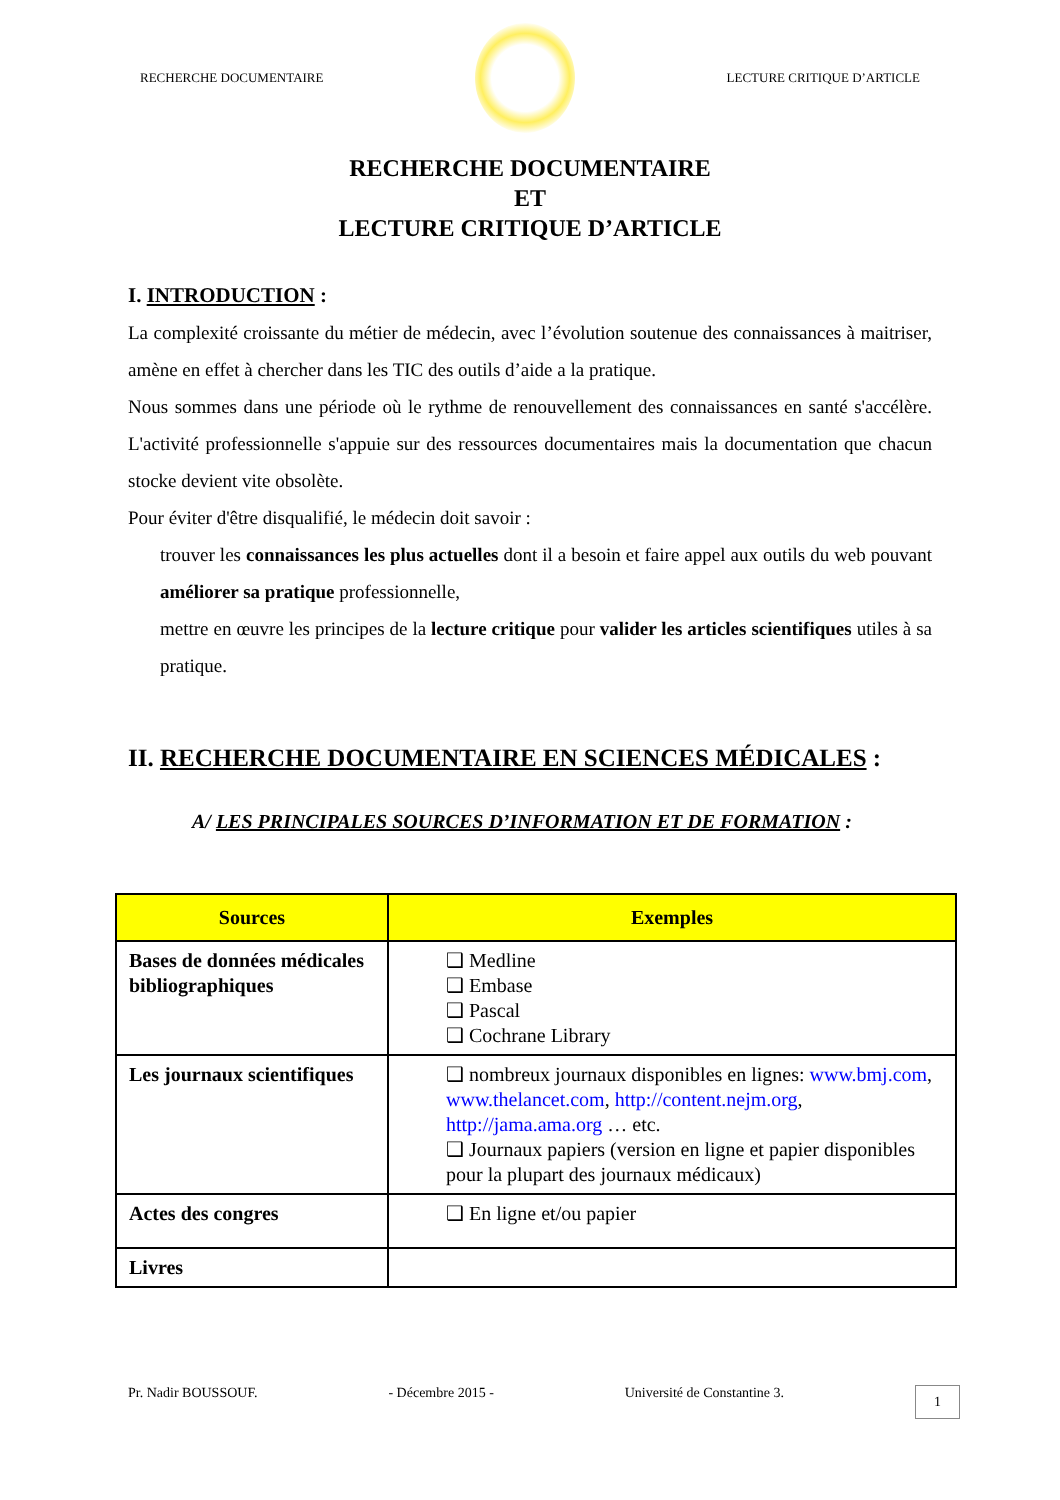RECHERCHE DOCUMENTAIRE LECTURE CRITIQUE D’ARTICLE
RECHERCHE DOCUMENTAIRE
ET
LECTURE CRITIQUE D’ARTICLE
I. INTRODUCTION :
La complexité croissante du métier de médecin, avec l’évolution soutenue des connaissances à maitriser, amène en effet à chercher dans les TIC des outils d’aide a la pratique.
Nous sommes dans une période où le rythme de renouvellement des connaissances en santé s'accélère. L'activité professionnelle s'appuie sur des ressources documentaires mais la documentation que chacun stocke devient vite obsolète.
Pour éviter d'être disqualifié, le médecin doit savoir :
trouver les connaissances les plus actuelles dont il a besoin et faire appel aux outils du web pouvant améliorer sa pratique professionnelle,
mettre en œuvre les principes de la lecture critique pour valider les articles scientifiques utiles à sa pratique.
II. RECHERCHE DOCUMENTAIRE EN SCIENCES MÉDICALES :
A/ LES PRINCIPALES SOURCES D’INFORMATION ET DE FORMATION :
| Sources | Exemples |
| --- | --- |
| Bases de données médicales bibliographiques | ❑ Medline ❑ Embase ❑ Pascal ❑ Cochrane Library |
| Les journaux scientifiques | ❑ nombreux journaux disponibles en lignes: www.bmj.com , www.thelancet.com , http://content.nejm.org , http://jama.ama.org … etc. ❑ Journaux papiers (version en ligne et papier disponibles pour la plupart des journaux médicaux) |
| Actes des congres | ❑ En ligne et/ou papier |
| Livres | |
Pr. Nadir BOUSSOUF. - Décembre 2015 - Université de Constantine 3. 1